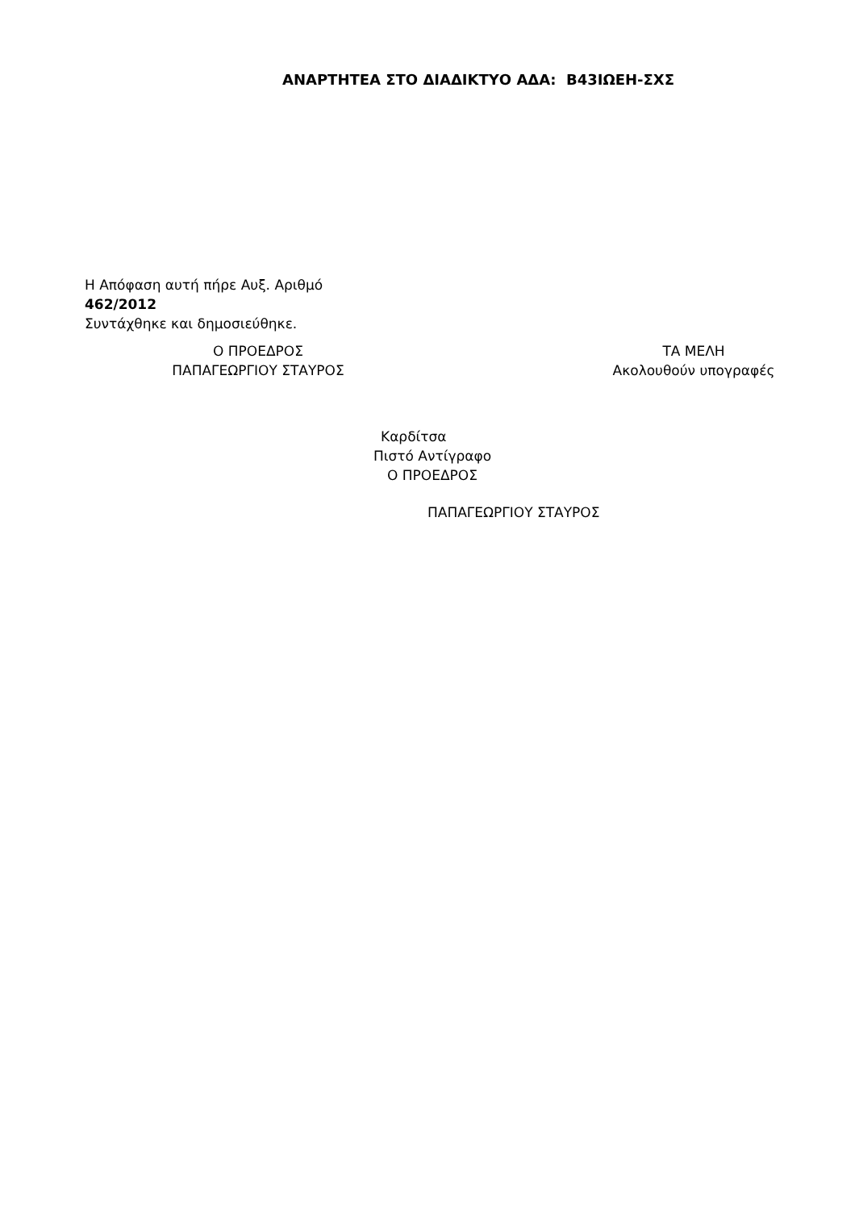ΑΝΑΡΤΗΤΕΑ ΣΤΟ ΔΙΑΔΙΚΤΥΟ ΑΔΑ: Β43ΙΩΕΗ-ΣΧΣ
Η Απόφαση αυτή πήρε Αυξ. Αριθμό
462/2012
Συντάχθηκε και δημοσιεύθηκε.
Ο ΠΡΟΕΔΡΟΣ
ΠΑΠΑΓΕΩΡΓΙΟΥ ΣΤΑΥΡΟΣ
ΤΑ ΜΕΛΗ
Ακολουθούν υπογραφές
Καρδίτσα
Πιστό Αντίγραφο
Ο ΠΡΟΕΔΡΟΣ
ΠΑΠΑΓΕΩΡΓΙΟΥ ΣΤΑΥΡΟΣ